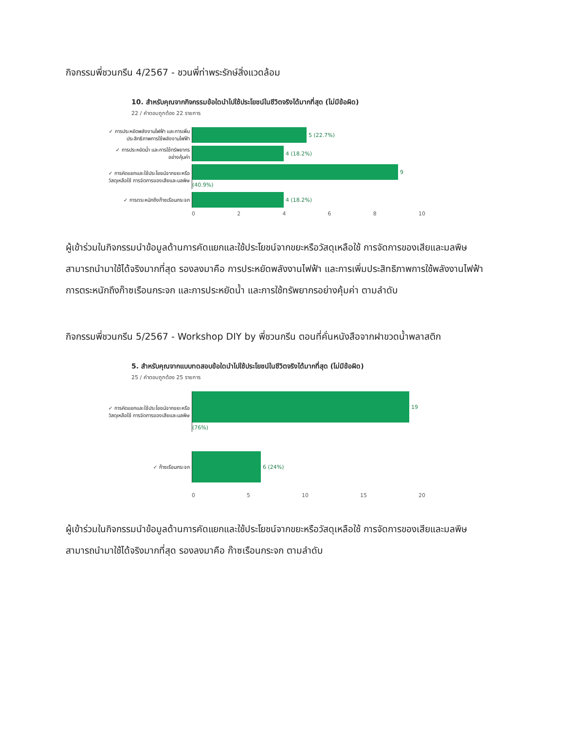กิจกรรมพี่ชวนกรีน 4/2567 - ชวนพี่ท่าพระรักษ์สิ่งแวดล้อม
10. สำหรับคุณจากกิจกรรมข้อใดนำไปใช้ประโยชน์ในชีวิตจริงได้มากที่สุด (ไม่มีข้อผิด)
22 / คำตอบถูกต้อง 22 รายการ
✓ การประหยัดพลังงานไฟฟ้า และการเพิ่มประสิทธิภาพการใช้พลังงานไฟฟ้า
5 (22.7%)
✓ การประหยัดน้ำ และการใช้ทรัพยากรอย่างคุ้มค่า
4 (18.2%)
✓ การคัดแยกและใช้ประโยชน์จากขยะหรือวัสดุเหลือใช้ การจัดการของเสียและมลพิษ
9 (40.9%)
✓ การตระหนักถึงก๊าซเรือนกระจก
4 (18.2%)
0 2 4 6 8 10
ผู้เข้าร่วมในกิจกรรมนำข้อมูลด้านการคัดแยกและใช้ประโยชน์จากขยะหรือวัสดุเหลือใช้ การจัดการของเสียและมลพิษ สามารถนำมาใช้ได้จริงมากที่สุด รองลงมาคือ การประหยัดพลังงานไฟฟ้า และการเพิ่มประสิทธิภาพการใช้พลังงานไฟฟ้า การตระหนักถึงก๊าซเรือนกระจก และการประหยัดน้ำ และการใช้ทรัพยากรอย่างคุ้มค่า ตามลำดับ
กิจกรรมพี่ชวนกรีน 5/2567 - Workshop DIY by พี่ชวนกรีน ตอนที่คั่นหนังสือจากฝาขวดน้ำพลาสติก
5. สำหรับคุณจากแบบทดสอบข้อใดนำไปใช้ประโยชน์ในชีวิตจริงได้มากที่สุด (ไม่มีข้อผิด)
25 / คำตอบถูกต้อง 25 รายการ
✓ การคัดแยกและใช้ประโยชน์จากขยะหรือวัสดุเหลือใช้ การจัดการของเสียและมลพิษ
19 (76%)
✓ ก๊าซเรือนกระจก
6 (24%)
0 5 10 15 20
ผู้เข้าร่วมในกิจกรรมนำข้อมูลด้านการคัดแยกและใช้ประโยชน์จากขยะหรือวัสดุเหลือใช้ การจัดการของเสียและมลพิษ สามารถนำมาใช้ได้จริงมากที่สุด รองลงมาคือ ก๊าซเรือนกระจก ตามลำดับ